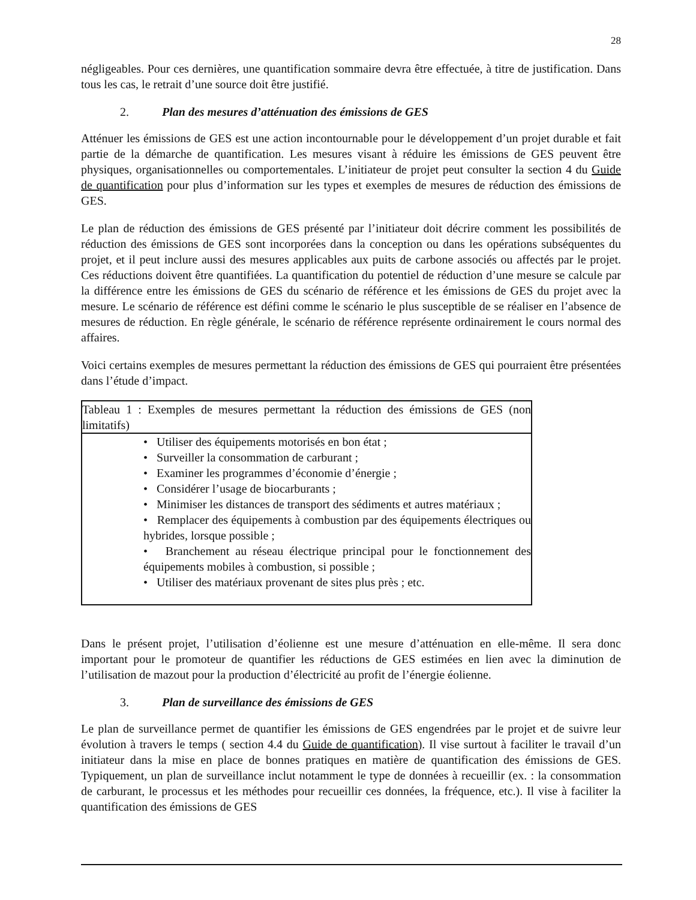28
négligeables. Pour ces dernières, une quantification sommaire devra être effectuée, à titre de justification. Dans tous les cas, le retrait d’une source doit être justifié.
2. Plan des mesures d’atténuation des émissions de GES
Atténuer les émissions de GES est une action incontournable pour le développement d’un projet durable et fait partie de la démarche de quantification. Les mesures visant à réduire les émissions de GES peuvent être physiques, organisationnelles ou comportementales. L’initiateur de projet peut consulter la section 4 du Guide de quantification pour plus d’information sur les types et exemples de mesures de réduction des émissions de GES.
Le plan de réduction des émissions de GES présenté par l’initiateur doit décrire comment les possibilités de réduction des émissions de GES sont incorporées dans la conception ou dans les opérations subséquentes du projet, et il peut inclure aussi des mesures applicables aux puits de carbone associés ou affectés par le projet. Ces réductions doivent être quantifiées. La quantification du potentiel de réduction d’une mesure se calcule par la différence entre les émissions de GES du scénario de référence et les émissions de GES du projet avec la mesure. Le scénario de référence est défini comme le scénario le plus susceptible de se réaliser en l’absence de mesures de réduction. En règle générale, le scénario de référence représente ordinairement le cours normal des affaires.
Voici certains exemples de mesures permettant la réduction des émissions de GES qui pourraient être présentées dans l’étude d’impact.
| Tableau 1 : Exemples de mesures permettant la réduction des émissions de GES (non limitatifs) |
| --- |
| • Utiliser des équipements motorisés en bon état ; • Surveiller la consommation de carburant ; • Examiner les programmes d’économie d’énergie ; • Considérer l’usage de biocarburants ; • Minimiser les distances de transport des sédiments et autres matériaux ; • Remplacer des équipements à combustion par des équipements électriques ou hybrides, lorsque possible ; • Branchement au réseau électrique principal pour le fonctionnement des équipements mobiles à combustion, si possible ; • Utiliser des matériaux provenant de sites plus près ; etc. |
Dans le présent projet, l’utilisation d’éolienne est une mesure d’atténuation en elle-même. Il sera donc important pour le promoteur de quantifier les réductions de GES estimées en lien avec la diminution de l’utilisation de mazout pour la production d’électricité au profit de l’énergie éolienne.
3. Plan de surveillance des émissions de GES
Le plan de surveillance permet de quantifier les émissions de GES engendrées par le projet et de suivre leur évolution à travers le temps ( section 4.4 du Guide de quantification). Il vise surtout à faciliter le travail d’un initiateur dans la mise en place de bonnes pratiques en matière de quantification des émissions de GES. Typiquement, un plan de surveillance inclut notamment le type de données à recueillir (ex. : la consommation de carburant, le processus et les méthodes pour recueillir ces données, la fréquence, etc.). Il vise à faciliter la quantification des émissions de GES